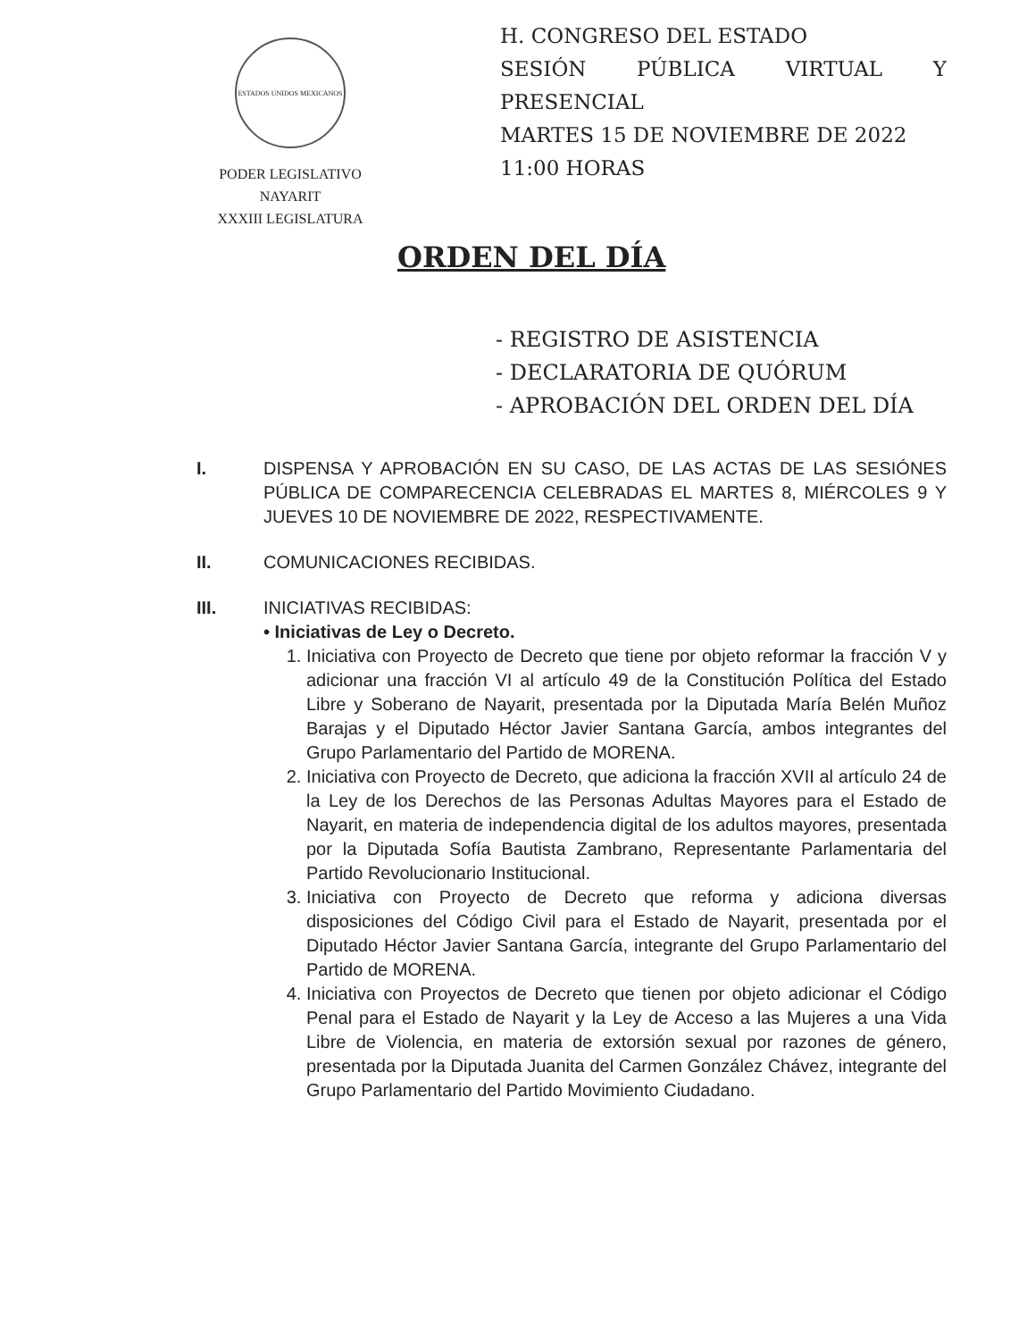ESTADOS UNIDOS MEXICANOS
PODER LEGISLATIVO
NAYARIT
XXXIII LEGISLATURA
H. CONGRESO DEL ESTADO
SESIÓN PÚBLICA VIRTUAL Y PRESENCIAL
MARTES 15 DE NOVIEMBRE DE 2022
11:00 HORAS
ORDEN DEL DÍA
- REGISTRO DE ASISTENCIA
- DECLARATORIA DE QUÓRUM
- APROBACIÓN DEL ORDEN DEL DÍA
I. DISPENSA Y APROBACIÓN EN SU CASO, DE LAS ACTAS DE LAS SESIÓNES PÚBLICA DE COMPARECENCIA CELEBRADAS EL MARTES 8, MIÉRCOLES 9 Y JUEVES 10 DE NOVIEMBRE DE 2022, RESPECTIVAMENTE.
II. COMUNICACIONES RECIBIDAS.
III. INICIATIVAS RECIBIDAS:
• Iniciativas de Ley o Decreto.
1. Iniciativa con Proyecto de Decreto que tiene por objeto reformar la fracción V y adicionar una fracción VI al artículo 49 de la Constitución Política del Estado Libre y Soberano de Nayarit, presentada por la Diputada María Belén Muñoz Barajas y el Diputado Héctor Javier Santana García, ambos integrantes del Grupo Parlamentario del Partido de MORENA.
2. Iniciativa con Proyecto de Decreto, que adiciona la fracción XVII al artículo 24 de la Ley de los Derechos de las Personas Adultas Mayores para el Estado de Nayarit, en materia de independencia digital de los adultos mayores, presentada por la Diputada Sofía Bautista Zambrano, Representante Parlamentaria del Partido Revolucionario Institucional.
3. Iniciativa con Proyecto de Decreto que reforma y adiciona diversas disposiciones del Código Civil para el Estado de Nayarit, presentada por el Diputado Héctor Javier Santana García, integrante del Grupo Parlamentario del Partido de MORENA.
4. Iniciativa con Proyectos de Decreto que tienen por objeto adicionar el Código Penal para el Estado de Nayarit y la Ley de Acceso a las Mujeres a una Vida Libre de Violencia, en materia de extorsión sexual por razones de género, presentada por la Diputada Juanita del Carmen González Chávez, integrante del Grupo Parlamentario del Partido Movimiento Ciudadano.